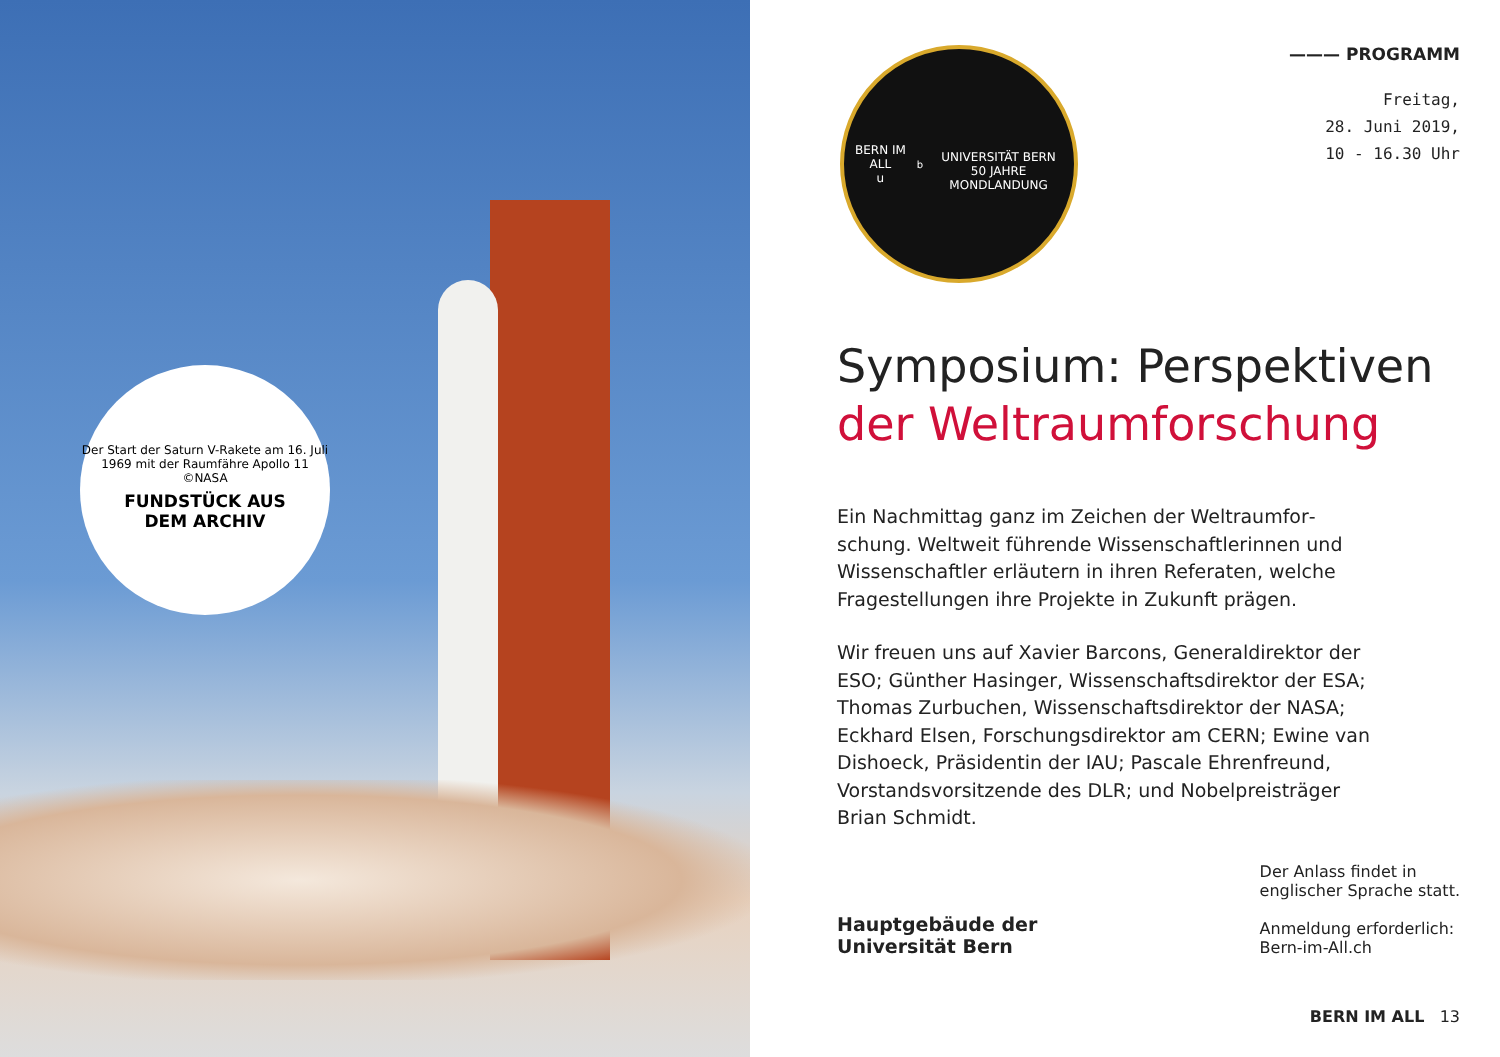Der Start der Saturn V-Rakete am 16. Juli 1969 mit der Raumfähre Apollo 11 ©NASA
FUNDSTÜCK AUS
DEM ARCHIV
BERN IM ALL
u<sup>b</sup>
UNIVERSITÄT BERN
50 JAHRE MONDLANDUNG
——— PROGRAMM
Freitag,
28. Juni 2019,
10 - 16.30 Uhr
Symposium: Perspektiven
der Weltraumforschung
Ein Nachmittag ganz im Zeichen der Weltraumfor­schung. Weltweit führende Wissenschaftlerinnen und Wissenschaftler erläutern in ihren Referaten, welche Fragestellungen ihre Projekte in Zukunft prägen.
Wir freuen uns auf Xavier Barcons, Generaldirektor der ESO; Günther Hasinger, Wissenschaftsdirektor der ESA; Thomas Zurbuchen, Wissenschaftsdirektor der NASA; Eckhard Elsen, Forschungsdirektor am CERN; Ewine van Dishoeck, Präsidentin der IAU; Pascale Ehrenfreund, Vorstandsvorsitzende des DLR; und Nobelpreisträger Brian Schmidt.
Hauptgebäude der
Universität Bern
Der Anlass findet in
englischer Sprache statt.
Anmeldung erforderlich:
Bern-im-All.ch
BERN IM ALL 13